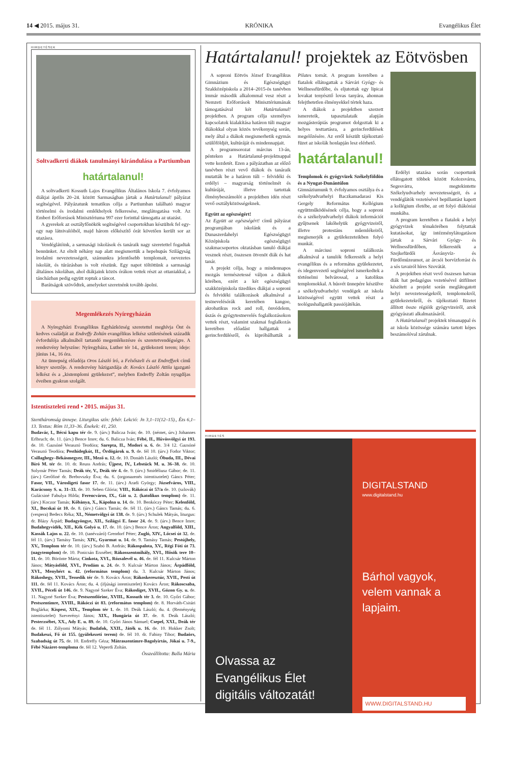14 ◀ 2015. május 31. KRÓNIKA Evangélikus Élet
HIRDETÉSEK
Soltvadkerti diákok tanulmányi kirándulása a Partiumban
határtalanul!
A soltvadkerti Kossuth Lajos Evangélikus Általános Iskola 7. évfolyamos diákjai április 20–24. között Sarmaságban jártak a Határtalanul! pályázat segítségével. Pályázatunk tematikus célja a Partiumban található magyar történelmi és irodalmi emlékhelyek felkeresése, meglátogatása volt. Az Emberi Erőforrások Minisztériuma 997 ezer forinttal támogatta az utazást.
A gyerekek az osztályfőnökök segítségével csoportokban készültek fel egy-egy nap látnivalóiból, majd három előkészítő órát követően került sor az utazásra.
Vendéglátóink, a sarmasági iskolások és tanáraik nagy szeretettel fogadtak bennünket. Az eltelt néhány nap alatt megismertük a hepehupás Szilágyság irodalmi nevezetességeit, számunkra jelentősebb templomait, nevezetes iskoláit, és túrázásban is volt részünk. Egy napot töltöttünk a sarmasági általános iskolában, ahol diákjaink közös órákon vettek részt az ottaniakkal, a táncházban pedig együtt roptuk a táncot.
Barátságok szövődtek, amelyeket szeretnénk tovább ápolni.
Megemlékezés Nyíregyházán
A Nyíregyházi Evangélikus Egyházközség szeretettel meghívja Önt és kedves családját az Endreffy Zoltán evangélikus lelkész születésének századik évfordulója alkalmából tartandó megemlékezésre és szeretetvendégségre. A rendezvény helyszíne: Nyíregyháza, Luther tér 14., gyülekezeti terem; ideje: június 14., 16 óra.
Az ünnepség előadója Oros László író, a Felsőszeli és az Endreffyek című könyv szerzője. A rendezvény házigazdája dr. Kovács László Attila igazgató lelkész és a „kistemplomi gyülekezet”, melyben Endreffy Zoltán nyugdíjas éveiben gyakran szolgált.
Istentiszteleti rend • 2015. május 31.
Szentháromság ünnepe. Liturgikus szín: fehér. Lekció: Jn 3,1–11(12–15)., Ézs 6,1–13. Textus: Róm 11,33–36. Énekek: 41, 250.
Budavár, I., Bécsi kapu tér de. 9. (úrv.) Balicza Iván; de. 10. (német, úrv.) Johannes Erlbruch; de. 11. (úrv.) Bence Imre; du. 6. Balicza Iván; Fébé, II., Hűvösvölgyi út 193. de. 10. Gazsóné Verasztó Teodóra; Sarepta, II., Modori u. 6. de. 3/4 12. Gazsóné Verasztó Teodóra; Pesthidegkút, II., Ördögárok u. 9. de. fél 10. (úrv.) Fodor Viktor; Csillaghegy–Békásmegyer, III., Mező u. 12. de. 10. Donáth László; Óbuda, III., Dévai Bíró M. tér de. 10. dr. Reuss András; Újpest, IV., Lebstück M. u. 36–38. de. 10. Solymár Péter Tamás; Deák tér, V., Deák tér 4. de. 9. (úrv.) Smidéliusz Gábor; de. 11. (úrv.) Gerőfiné dr. Brebovszky Éva; du. 6. (orgonazenés istentisztelet) Gáncs Péter; Fasor, VII., Városligeti fasor 17. de. 11. (úrv.) Aradi György; Józsefváros, VIII., Karácsony S. u. 31–33. de. 10. Seben Glória; VIII., Rákóczi út 57/a de. 10. (szlovák) Gulácsiné Fabulya Hilda; Ferencváros, IX., Gát u. 2. (katolikus templom) de. 11. (úrv.) Koczor Tamás; Kőbánya, X., Kápolna u. 14. de. 10. Benkóczy Péter; Kelenföld, XI., Bocskai út 10. de. 8. (úrv.) Gáncs Tamás; de. fél 11. (úrv.) Gáncs Tamás; du. 6. (vespera) Bedecs Réka; XI., Németvölgyi út 138. de. 9. (úrv.) Schulek Mátyás, liturgus: dr. Blázy Árpád; Budagyöngye, XII., Szilágyi E. fasor 24. de. 9. (úrv.) Bence Imre; Budahegyvidék, XII., Kék Golyó u. 17. de. 10. (úrv.) Bence Áron; Angyalföld, XIII., Kassák Lajos u. 22. de. 10. (tanévzáró) Grendorf Péter; Zugló, XIV., Lőcsei út 32. de. fél 11. (úrv.) Tamásy Tamás; XIV., Gyarmat u. 14. de. 9. Tamásy Tamás; Pestújhely, XV., Templom tér de. 10. (úrv.) Szabó B. András; Rákospalota, XV., Régi Fóti út 73. (nagytemplom) de. 10. Ponicsán Erzsébet; Rákosszentmihály, XVI., Hősök tere 10–11. de. 10. Börönte Márta; Cinkota, XVI., Rózsalevél u. 46. de. fél 11. Kulcsár Márton János; Mátyásföld, XVI., Prodám u. 24. de. 9. Kulcsár Márton János; Árpádföld, XVI., Menyhért u. 42. (református templom) du. 3. Kulcsár Márton János; Rákoshegy, XVII., Tessedik tér de. 9. Kovács Áron; Rákoskeresztúr, XVII., Pesti út 111. de. fél 11. Kovács Áron; du. 4. (ifjúsági istentisztelet) Kovács Áron; Rákoscsaba, XVII., Péceli út 146. de. 9. Nagyné Szeker Éva; Rákosliget, XVII., Gózon Gy. u. de. 11. Nagyné Szeker Éva; Pestszentlőrinc, XVIII., Kossuth tér 3. de. 10. Győri Gábor; Pestszentimre, XVIII., Rákóczi út 83. (református templom) de. 8. Horváth-Csitári Boglárka; Kispest, XIX., Templom tér 1. de. 10. Deák László; du. 4. (Reménység istentisztelet) Szeverényi János; XIX., Hungária út 37. de. 8. Deák László; Pesterzsébet, XX., Ady E. u. 89. de. 10. Győri János Sámuel; Csepel, XXI., Deák tér de. fél 11. Zólyomi Mátyás; Budafok, XXII., Játék u. 16. de. 10. Hokker Zsolt; Budakeszi, Fő út 155. (gyülekezeti terem) de. fél 10. dr. Fabiny Tibor; Budaörs, Szabadság út 75. de. 10. Endreffy Géza; Mátraszentimre-Bagolyirtás, Jókai u. 7-9., Fébé Názáret-temploma de. fél 12. Veperdi Zoltán.
Összeállította: Balla Mária
Határtalanul! projektek az Eötvösben
A soproni Eötvös József Evangélikus Gimnázium és Egészségügyi Szakközépiskola a 2014–2015-ös tanévben immár második alkalommal vesz részt a Nemzeti Erőforrások Minisztériumának támogatásával két Határtalanul! projektben. A program célja személyes kapcsolatok kialakítása határon túli magyar diákokkal olyan közös tevékenység során, mely által a diákok megismerhetik egymás szülőföldjét, kultúráját és mindennapjait.
A programsorozat március 13-án, pénteken a Határtalanul-projektnappal vette kezdetét. Ezen a pályázatban az előző tanévben részt vevő diákok és tanáraik mutatták be a határon túli – felvidéki és erdélyi – magyarság történelmét és kultúráját, illetve tartottak élménybeszámolót a projektben idén részt vevő osztályközösségeknek.
Együtt az egészségért!
Az Együtt az egészségért! című pályázat programjában iskolánk és a Dunaszerdahelyi Egészségügyi Középiskola egészségügyi szakmacsoportos oktatásban tanuló diákjai vesznek részt, összesen ötvenöt diák és hat tanár.
A projekt célja, hogy a mindennapos mozgás természetessé váljon a diákok körében, ezért a két egészségügyi szakközépiskola tizedikes diákjai a soproni és felvidéki találkozások alkalmával a testnevelésórák keretében kangoo, akrobatikus rock and roll, önvédelem, úszás és gyógytestnevelés foglalkozásokon vettek részt, valamint szakmai foglalkozás keretében előadást hallgattak a gerincferdülésről, és kipróbálhatták a Pilates tornát. A program keretében a fiatalok ellátogattak a Sárvári Gyógy- és Wellnessfürdőbe, és eljutottak egy lipicai lovakat tenyésztő lovas tanyára, ahonnan felejthetetlen élményekkel tértek haza.
A diákok a projektben szerzett ismereteik, tapasztalataik alapján mozgásterápiás programot dolgoztak ki a helyes testtartásra, a gerincferdülések megelőzésére. Az erről készült tájékoztató füzet az iskolák honlapján lesz elérhető.
határtalanul!
Templomok és gyógyvizek Székelyföldön és a Nyugat-Dunántúlon
Gimnáziumunk 9. évfolyamos osztálya és a székelyudvarhelyi Baczkamadarasi Kis Gergely Református Kollégium együttműködésének célja, hogy a soproni és a székelyudvarhelyi diákok információt gyűjtsenek lakóhelyük gyógyvizeiről, illetve protestáns műemlékeiről, megismerjék a gyülekezeteikben folyó munkát.
A márciusi soproni találkozás alkalmával a tanulók felkeresték a helyi evangélikus és a református gyülekezetet, és idegenvezető segítségével ismerkedtek a történelmi belvárossal, a katolikus templomokkal. A húsvét ünnepére készülve a székelyudvarhelyi vendégek az iskola közösségével együtt vettek részt a teológushallgatók passiójátékán.
Erdélyi utazása során csoportunk ellátogatott többek között Kolozsvárra, Segesvárra, megtekintette Székelyudvarhely nevezetességeit, és a vendéglátók vezetésével bepillantást kapott a kollégium életébe, az ott folyó diákóniai munkába.
A program keretében a fiatalok a helyi gyógyvizek témakörében folytattak kutatásokat, így intézménylátogatáson jártak a Sárvári Gyógy- és Wellnessfürdőben, felkeresték a Szejkefürdői Ásványvíz- és Fürdőmúzeumot, az árcsói borvízforrást és a sós tavairól híres Szovátát.
A projektben részt vevő összesen hatvan diák hat pedagógus vezetésével útifilmet készített a projekt során meglátogatott helyi nevezetességekről, templomokról, gyülekezetekről, és tájékoztató füzetet állított össze régióik gyógyvizeiről, azok gyógyászati alkalmazásáról.
A Határtalanul! projektek témanappal és az iskola közössége számára tartott képes beszámolóval zárulnak.
HIRDETÉS
Olvassa az Evangélikus Élet digitális változatát!
DIGITALSTAND
www.digitalstand.hu
Bárhol vagyok, velem vannak a lapjaim.
WWW.DIGITALSTAND.HU